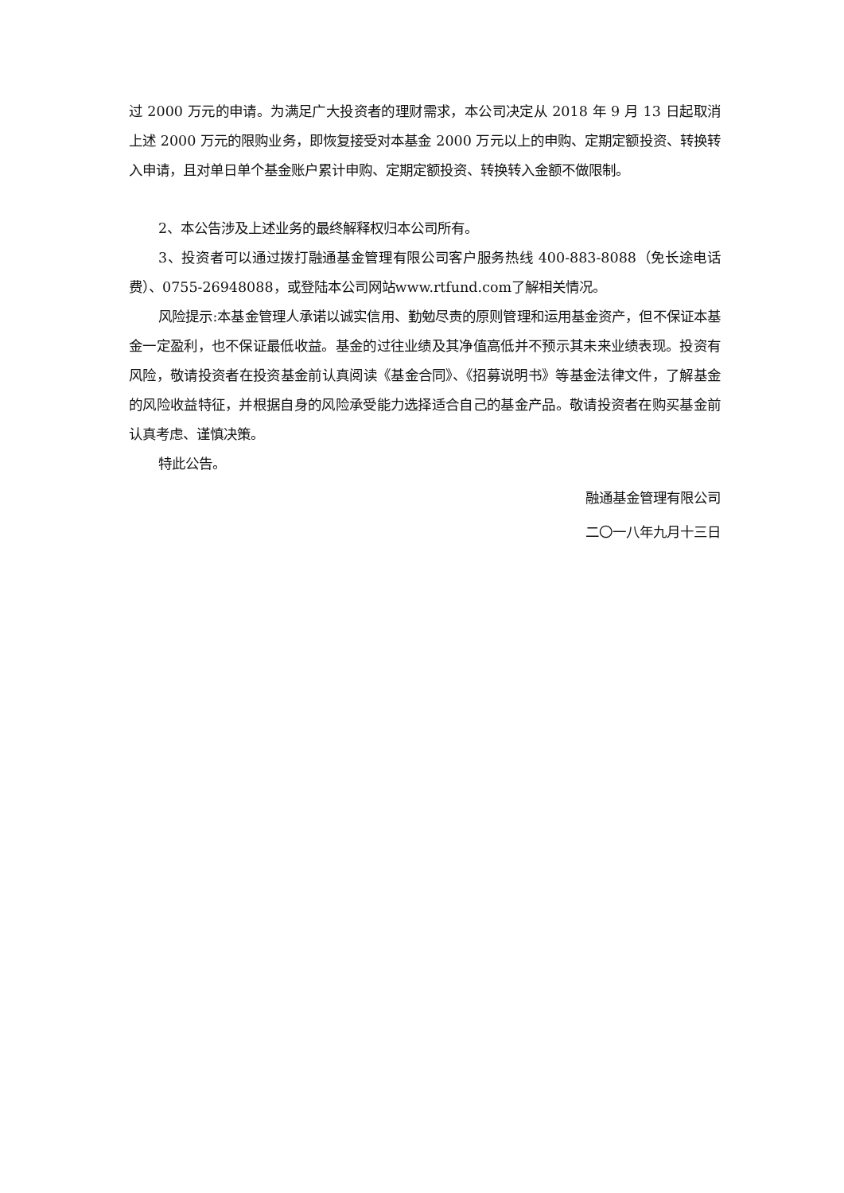过 2000 万元的申请。为满足广大投资者的理财需求，本公司决定从 2018 年 9 月 13 日起取消上述 2000 万元的限购业务，即恢复接受对本基金 2000 万元以上的申购、定期定额投资、转换转入申请，且对单日单个基金账户累计申购、定期定额投资、转换转入金额不做限制。
2、本公告涉及上述业务的最终解释权归本公司所有。
3、投资者可以通过拨打融通基金管理有限公司客户服务热线 400-883-8088（免长途电话费）、0755-26948088，或登陆本公司网站www.rtfund.com了解相关情况。
风险提示:本基金管理人承诺以诚实信用、勤勉尽责的原则管理和运用基金资产，但不保证本基金一定盈利，也不保证最低收益。基金的过往业绩及其净值高低并不预示其未来业绩表现。投资有风险，敬请投资者在投资基金前认真阅读《基金合同》、《招募说明书》等基金法律文件，了解基金的风险收益特征，并根据自身的风险承受能力选择适合自己的基金产品。敬请投资者在购买基金前认真考虑、谨慎决策。
特此公告。
融通基金管理有限公司
二〇一八年九月十三日